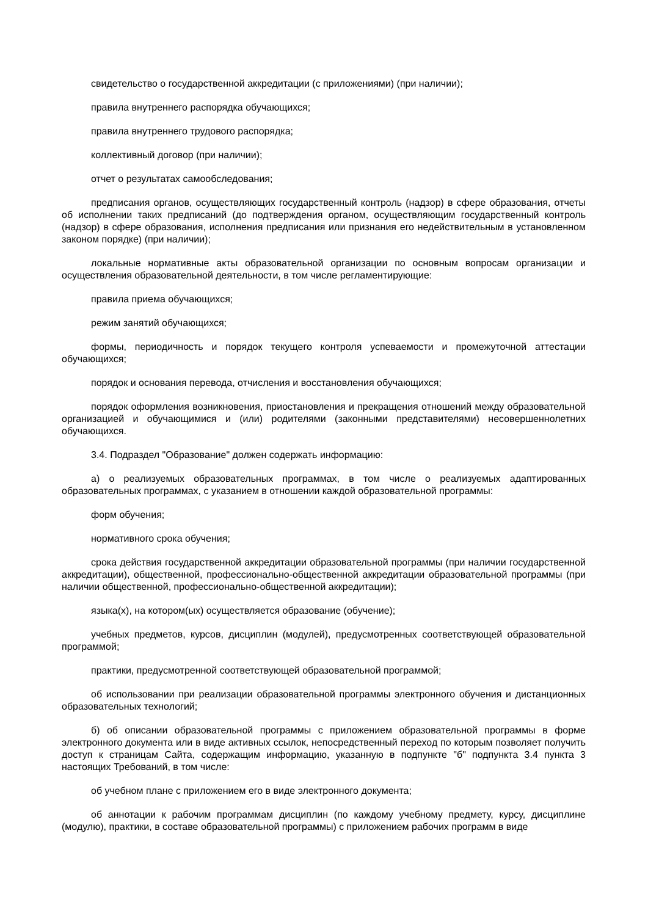свидетельство о государственной аккредитации (с приложениями) (при наличии);
правила внутреннего распорядка обучающихся;
правила внутреннего трудового распорядка;
коллективный договор (при наличии);
отчет о результатах самообследования;
предписания органов, осуществляющих государственный контроль (надзор) в сфере образования, отчеты об исполнении таких предписаний (до подтверждения органом, осуществляющим государственный контроль (надзор) в сфере образования, исполнения предписания или признания его недействительным в установленном законом порядке) (при наличии);
локальные нормативные акты образовательной организации по основным вопросам организации и осуществления образовательной деятельности, в том числе регламентирующие:
правила приема обучающихся;
режим занятий обучающихся;
формы, периодичность и порядок текущего контроля успеваемости и промежуточной аттестации обучающихся;
порядок и основания перевода, отчисления и восстановления обучающихся;
порядок оформления возникновения, приостановления и прекращения отношений между образовательной организацией и обучающимися и (или) родителями (законными представителями) несовершеннолетних обучающихся.
3.4. Подраздел "Образование" должен содержать информацию:
а) о реализуемых образовательных программах, в том числе о реализуемых адаптированных образовательных программах, с указанием в отношении каждой образовательной программы:
форм обучения;
нормативного срока обучения;
срока действия государственной аккредитации образовательной программы (при наличии государственной аккредитации), общественной, профессионально-общественной аккредитации образовательной программы (при наличии общественной, профессионально-общественной аккредитации);
языка(х), на котором(ых) осуществляется образование (обучение);
учебных предметов, курсов, дисциплин (модулей), предусмотренных соответствующей образовательной программой;
практики, предусмотренной соответствующей образовательной программой;
об использовании при реализации образовательной программы электронного обучения и дистанционных образовательных технологий;
б) об описании образовательной программы с приложением образовательной программы в форме электронного документа или в виде активных ссылок, непосредственный переход по которым позволяет получить доступ к страницам Сайта, содержащим информацию, указанную в подпункте "б" подпункта 3.4 пункта 3 настоящих Требований, в том числе:
об учебном плане с приложением его в виде электронного документа;
об аннотации к рабочим программам дисциплин (по каждому учебному предмету, курсу, дисциплине (модулю), практики, в составе образовательной программы) с приложением рабочих программ в виде